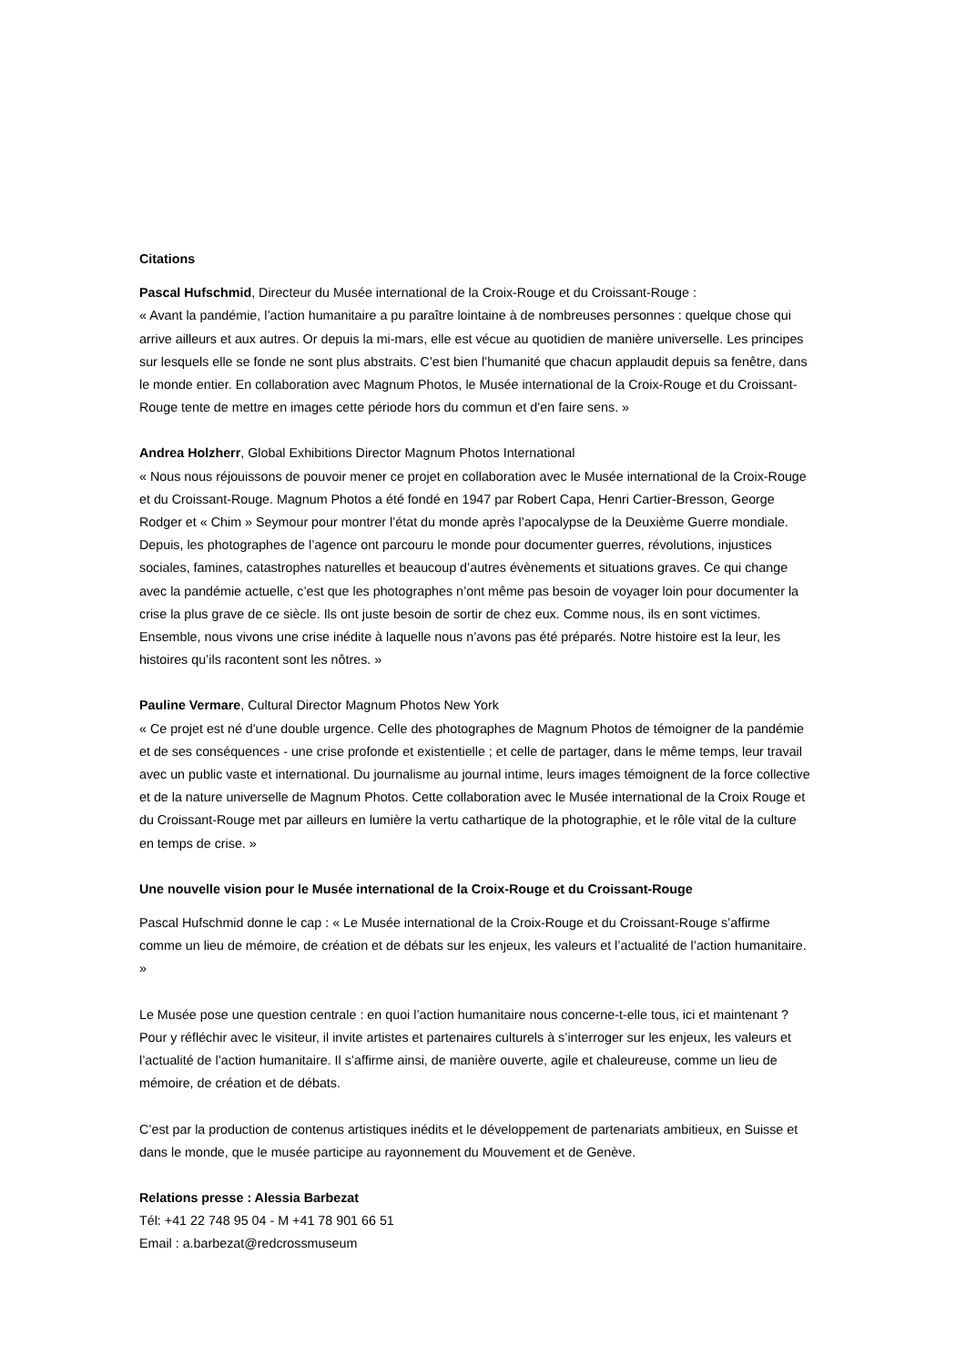Citations
Pascal Hufschmid, Directeur du Musée international de la Croix-Rouge et du Croissant-Rouge :
« Avant la pandémie, l’action humanitaire a pu paraître lointaine à de nombreuses personnes : quelque chose qui arrive ailleurs et aux autres. Or depuis la mi-mars, elle est vécue au quotidien de manière universelle. Les principes sur lesquels elle se fonde ne sont plus abstraits. C’est bien l’humanité que chacun applaudit depuis sa fenêtre, dans le monde entier. En collaboration avec Magnum Photos, le Musée international de la Croix-Rouge et du Croissant-Rouge tente de mettre en images cette période hors du commun et d’en faire sens. »
Andrea Holzherr, Global Exhibitions Director Magnum Photos International
« Nous nous réjouissons de pouvoir mener ce projet en collaboration avec le Musée international de la Croix-Rouge et du Croissant-Rouge. Magnum Photos a été fondé en 1947 par Robert Capa, Henri Cartier-Bresson, George Rodger et « Chim » Seymour pour montrer l’état du monde après l’apocalypse de la Deuxième Guerre mondiale. Depuis, les photographes de l’agence ont parcouru le monde pour documenter guerres, révolutions, injustices sociales, famines, catastrophes naturelles et beaucoup d’autres évènements et situations graves. Ce qui change avec la pandémie actuelle, c’est que les photographes n’ont même pas besoin de voyager loin pour documenter la crise la plus grave de ce siècle. Ils ont juste besoin de sortir de chez eux. Comme nous, ils en sont victimes. Ensemble, nous vivons une crise inédite à laquelle nous n’avons pas été préparés. Notre histoire est la leur, les histoires qu’ils racontent sont les nôtres. »
Pauline Vermare, Cultural Director Magnum Photos New York
« Ce projet est né d'une double urgence. Celle des photographes de Magnum Photos de témoigner de la pandémie et de ses conséquences - une crise profonde et existentielle ; et celle de partager, dans le même temps, leur travail avec un public vaste et international. Du journalisme au journal intime, leurs images témoignent de la force collective et de la nature universelle de Magnum Photos. Cette collaboration avec le Musée international de la Croix Rouge et du Croissant-Rouge met par ailleurs en lumière la vertu cathartique de la photographie, et le rôle vital de la culture en temps de crise. »
Une nouvelle vision pour le Musée international de la Croix-Rouge et du Croissant-Rouge
Pascal Hufschmid donne le cap : « Le Musée international de la Croix-Rouge et du Croissant-Rouge s’affirme comme un lieu de mémoire, de création et de débats sur les enjeux, les valeurs et l’actualité de l’action humanitaire. »
Le Musée pose une question centrale : en quoi l’action humanitaire nous concerne-t-elle tous, ici et maintenant ? Pour y réfléchir avec le visiteur, il invite artistes et partenaires culturels à s’interroger sur les enjeux, les valeurs et l’actualité de l’action humanitaire. Il s’affirme ainsi, de manière ouverte, agile et chaleureuse, comme un lieu de mémoire, de création et de débats.
C’est par la production de contenus artistiques inédits et le développement de partenariats ambitieux, en Suisse et dans le monde, que le musée participe au rayonnement du Mouvement et de Genève.
Relations presse : Alessia Barbezat
Tél: +41 22 748 95 04 - M +41 78 901 66 51
Email : a.barbezat@redcrossmuseum